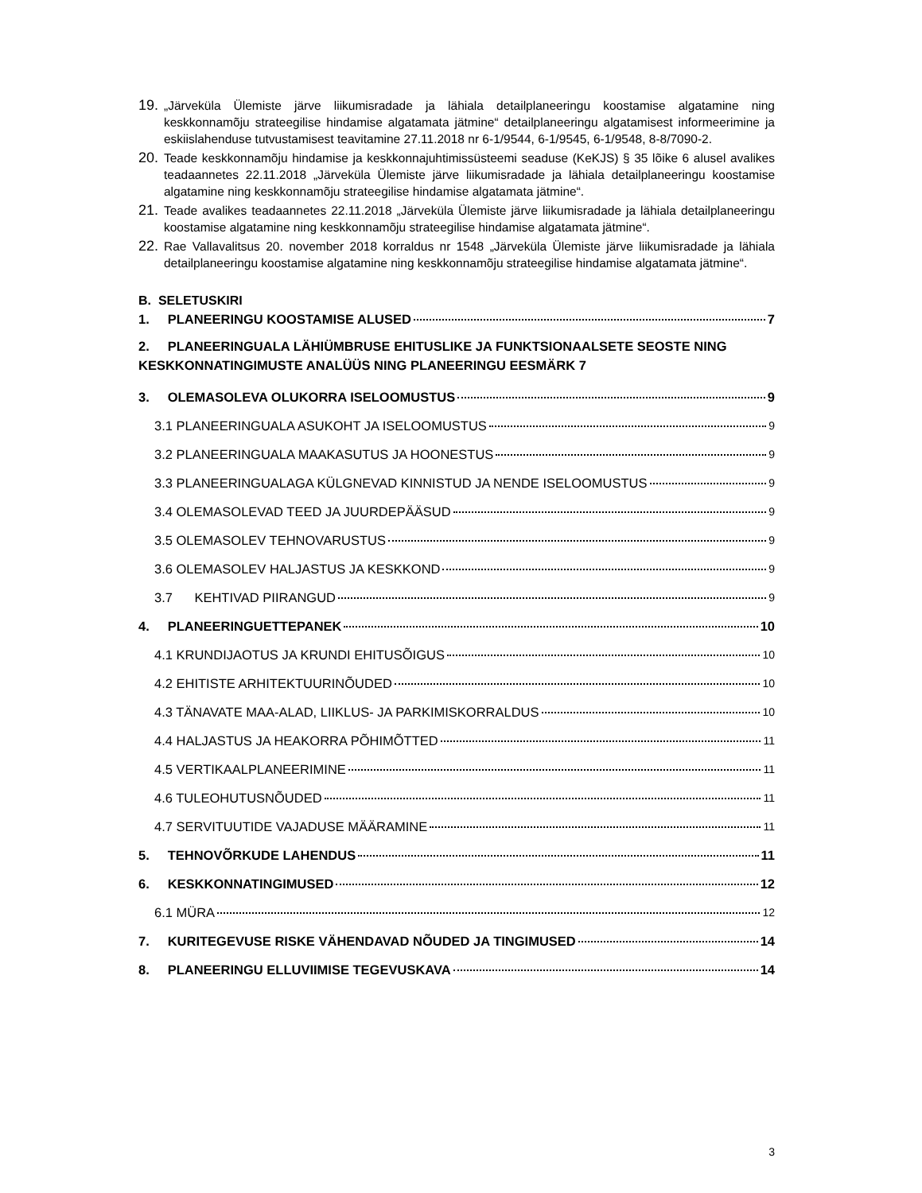19. „Järveküla Ülemiste järve liikumisradade ja lähiala detailplaneeringu koostamise algatamine ning keskkonnamõju strateegilise hindamise algatamata jätmine“ detailplaneeringu algatamisest informeerimine ja eskiislahenduse tutvustamisest teavitamine 27.11.2018 nr 6-1/9544, 6-1/9545, 6-1/9548, 8-8/7090-2.
20. Teade keskkonnamõju hindamise ja keskkonnajuhtimissüsteemi seaduse (KeKJS) § 35 lõike 6 alusel avalikes teadaannetes 22.11.2018 „Järveküla Ülemiste järve liikumisradade ja lähiala detailplaneeringu koostamise algatamine ning keskkonnamõju strateegilise hindamise algatamata jätmine“.
21. Teade avalikes teadaannetes 22.11.2018 „Järveküla Ülemiste järve liikumisradade ja lähiala detailplaneeringu koostamise algatamine ning keskkonnamõju strateegilise hindamise algatamata jätmine“.
22. Rae Vallavalitsus 20. november 2018 korraldus nr 1548 „Järveküla Ülemiste järve liikumisradade ja lähiala detailplaneeringu koostamise algatamine ning keskkonnamõju strateegilise hindamise algatamata jätmine“.
B. SELETUSKIRI
1. PLANEERINGU KOOSTAMISE ALUSED 7
2. PLANEERINGUALA LÄHIÜMBRUSE EHITUSLIKE JA FUNKTSIONAALSETE SEOSTE NING KESKKONNATINGIMUSTE ANALÜÜS NING PLANEERINGU EESMÄRK 7
3. OLEMASOLEVA OLUKORRA ISELOOMUSTUS 9
3.1 PLANEERINGUALA ASUKOHT JA ISELOOMUSTUS 9
3.2 PLANEERINGUALA MAAKASUTUS JA HOONESTUS 9
3.3 PLANEERINGUALAGA KÜLGNEVAD KINNISTUD JA NENDE ISELOOMUSTUS 9
3.4 OLEMASOLEVAD TEED JA JUURDEPÄÄSUD 9
3.5 OLEMASOLEV TEHNOVARUSTUS 9
3.6 OLEMASOLEV HALJASTUS JA KESKKOND 9
3.7 KEHTIVAD PIIRANGUD 9
4. PLANEERINGUETTEPANEK 10
4.1 KRUNDIJAOTUS JA KRUNDI EHITUSÕIGUS 10
4.2 EHITISTE ARHITEKTUURINÕUDED 10
4.3 TÄNAVATE MAA-ALAD, LIIKLUS- JA PARKIMISKORRALDUS 10
4.4 HALJASTUS JA HEAKORRA PÕHIMÕTTED 11
4.5 VERTIKAALPLANEERIMINE 11
4.6 TULEOHUTUSNÕUDED 11
4.7 SERVITUUTIDE VAJADUSE MÄÄRAMINE 11
5. TEHNOVÕRKUDE LAHENDUS 11
6. KESKKONNATINGIMUSED 12
6.1 MÜRA 12
7. KURITEGEVUSE RISKE VÄHENDAVAD NÕUDED JA TINGIMUSED 14
8. PLANEERINGU ELLUVIIMISE TEGEVUSKAVA 14
3